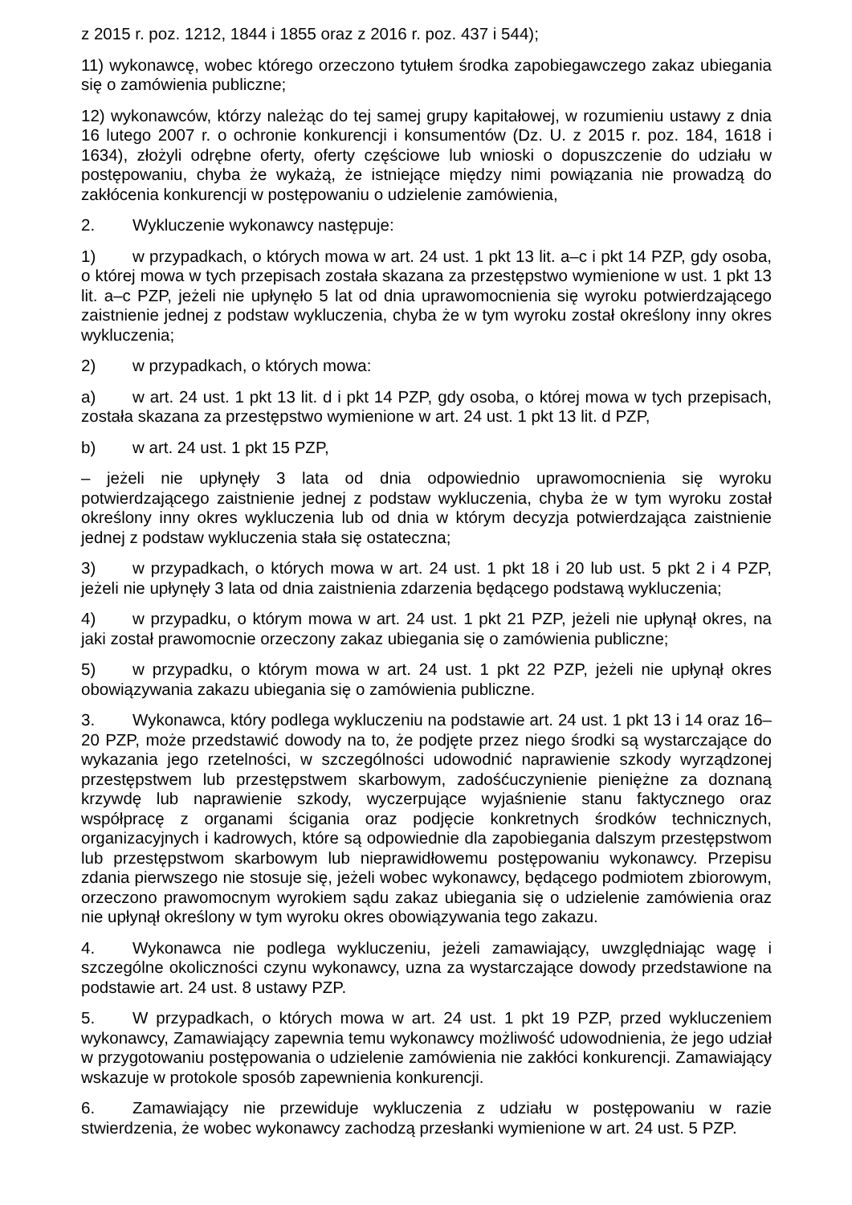z 2015 r. poz. 1212, 1844 i 1855 oraz z 2016 r. poz. 437 i 544);
11) wykonawcę, wobec którego orzeczono tytułem środka zapobiegawczego zakaz ubiegania się o zamówienia publiczne;
12) wykonawców, którzy należąc do tej samej grupy kapitałowej, w rozumieniu ustawy z dnia 16 lutego 2007 r. o ochronie konkurencji i konsumentów (Dz. U. z 2015 r. poz. 184, 1618 i 1634), złożyli odrębne oferty, oferty częściowe lub wnioski o dopuszczenie do udziału w postępowaniu, chyba że wykażą, że istniejące między nimi powiązania nie prowadzą do zakłócenia konkurencji w postępowaniu o udzielenie zamówienia,
2. Wykluczenie wykonawcy następuje:
1) w przypadkach, o których mowa w art. 24 ust. 1 pkt 13 lit. a–c i pkt 14 PZP, gdy osoba, o której mowa w tych przepisach została skazana za przestępstwo wymienione w ust. 1 pkt 13 lit. a–c PZP, jeżeli nie upłynęło 5 lat od dnia uprawomocnienia się wyroku potwierdzającego zaistnienie jednej z podstaw wykluczenia, chyba że w tym wyroku został określony inny okres wykluczenia;
2) w przypadkach, o których mowa:
a) w art. 24 ust. 1 pkt 13 lit. d i pkt 14 PZP, gdy osoba, o której mowa w tych przepisach, została skazana za przestępstwo wymienione w art. 24 ust. 1 pkt 13 lit. d PZP,
b) w art. 24 ust. 1 pkt 15 PZP,
– jeżeli nie upłynęły 3 lata od dnia odpowiednio uprawomocnienia się wyroku potwierdzającego zaistnienie jednej z podstaw wykluczenia, chyba że w tym wyroku został określony inny okres wykluczenia lub od dnia w którym decyzja potwierdzająca zaistnienie jednej z podstaw wykluczenia stała się ostateczna;
3) w przypadkach, o których mowa w art. 24 ust. 1 pkt 18 i 20 lub ust. 5 pkt 2 i 4 PZP, jeżeli nie upłynęły 3 lata od dnia zaistnienia zdarzenia będącego podstawą wykluczenia;
4) w przypadku, o którym mowa w art. 24 ust. 1 pkt 21 PZP, jeżeli nie upłynął okres, na jaki został prawomocnie orzeczony zakaz ubiegania się o zamówienia publiczne;
5) w przypadku, o którym mowa w art. 24 ust. 1 pkt 22 PZP, jeżeli nie upłynął okres obowiązywania zakazu ubiegania się o zamówienia publiczne.
3. Wykonawca, który podlega wykluczeniu na podstawie art. 24 ust. 1 pkt 13 i 14 oraz 16–20 PZP, może przedstawić dowody na to, że podjęte przez niego środki są wystarczające do wykazania jego rzetelności, w szczególności udowodnić naprawienie szkody wyrządzonej przestępstwem lub przestępstwem skarbowym, zadośćuczynienie pieniężne za doznaną krzywdę lub naprawienie szkody, wyczerpujące wyjaśnienie stanu faktycznego oraz współpracę z organami ścigania oraz podjęcie konkretnych środków technicznych, organizacyjnych i kadrowych, które są odpowiednie dla zapobiegania dalszym przestępstwom lub przestępstwom skarbowym lub nieprawidłowemu postępowaniu wykonawcy. Przepisu zdania pierwszego nie stosuje się, jeżeli wobec wykonawcy, będącego podmiotem zbiorowym, orzeczono prawomocnym wyrokiem sądu zakaz ubiegania się o udzielenie zamówienia oraz nie upłynął określony w tym wyroku okres obowiązywania tego zakazu.
4. Wykonawca nie podlega wykluczeniu, jeżeli zamawiający, uwzględniając wagę i szczególne okoliczności czynu wykonawcy, uzna za wystarczające dowody przedstawione na podstawie art. 24 ust. 8 ustawy PZP.
5. W przypadkach, o których mowa w art. 24 ust. 1 pkt 19 PZP, przed wykluczeniem wykonawcy, Zamawiający zapewnia temu wykonawcy możliwość udowodnienia, że jego udział w przygotowaniu postępowania o udzielenie zamówienia nie zakłóci konkurencji. Zamawiający wskazuje w protokole sposób zapewnienia konkurencji.
6. Zamawiający nie przewiduje wykluczenia z udziału w postępowaniu w razie stwierdzenia, że wobec wykonawcy zachodzą przesłanki wymienione w art. 24 ust. 5 PZP.